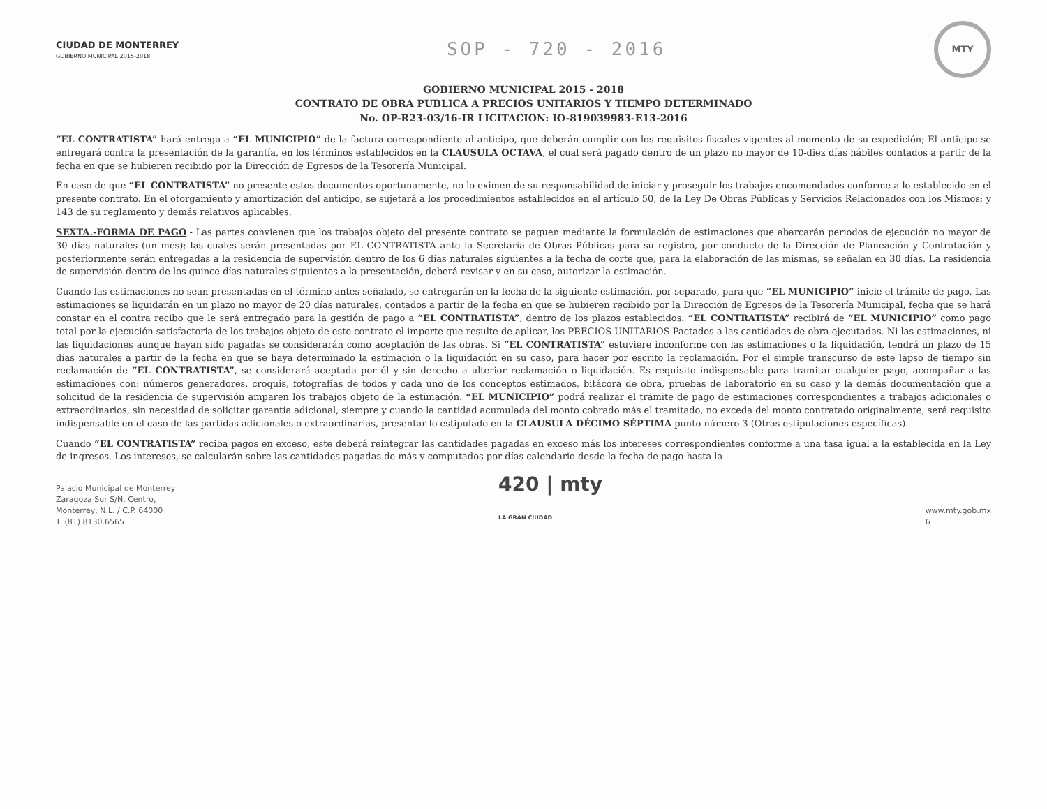CIUDAD DE MONTERREY
GOBIERNO MUNICIPAL 2015-2018
SOP - 720 - 2016
MTY
GOBIERNO MUNICIPAL 2015 - 2018
CONTRATO DE OBRA PUBLICA A PRECIOS UNITARIOS Y TIEMPO DETERMINADO
No. OP-R23-03/16-IR LICITACION: IO-819039983-E13-2016
“EL CONTRATISTA” hará entrega a “EL MUNICIPIO” de la factura correspondiente al anticipo, que deberán cumplir con los requisitos fiscales vigentes al momento de su expedición; El anticipo se entregará contra la presentación de la garantía, en los términos establecidos en la CLAUSULA OCTAVA, el cual será pagado dentro de un plazo no mayor de 10-diez días hábiles contados a partir de la fecha en que se hubieren recibido por la Dirección de Egresos de la Tesorería Municipal.
En caso de que “EL CONTRATISTA” no presente estos documentos oportunamente, no lo eximen de su responsabilidad de iniciar y proseguir los trabajos encomendados conforme a lo establecido en el presente contrato. En el otorgamiento y amortización del anticipo, se sujetará a los procedimientos establecidos en el artículo 50, de la Ley De Obras Públicas y Servicios Relacionados con los Mismos; y 143 de su reglamento y demás relativos aplicables.
SEXTA.-FORMA DE PAGO.- Las partes convienen que los trabajos objeto del presente contrato se paguen mediante la formulación de estimaciones que abarcarán periodos de ejecución no mayor de 30 días naturales (un mes); las cuales serán presentadas por EL CONTRATISTA ante la Secretaría de Obras Públicas para su registro, por conducto de la Dirección de Planeación y Contratación y posteriormente serán entregadas a la residencia de supervisión dentro de los 6 días naturales siguientes a la fecha de corte que, para la elaboración de las mismas, se señalan en 30 días. La residencia de supervisión dentro de los quince días naturales siguientes a la presentación, deberá revisar y en su caso, autorizar la estimación.
Cuando las estimaciones no sean presentadas en el término antes señalado, se entregarán en la fecha de la siguiente estimación, por separado, para que “EL MUNICIPIO” inicie el trámite de pago. Las estimaciones se liquidarán en un plazo no mayor de 20 días naturales, contados a partir de la fecha en que se hubieren recibido por la Dirección de Egresos de la Tesorería Municipal, fecha que se hará constar en el contra recibo que le será entregado para la gestión de pago a “EL CONTRATISTA”, dentro de los plazos establecidos. “EL CONTRATISTA” recibirá de “EL MUNICIPIO” como pago total por la ejecución satisfactoria de los trabajos objeto de este contrato el importe que resulte de aplicar, los PRECIOS UNITARIOS Pactados a las cantidades de obra ejecutadas. Ni las estimaciones, ni las liquidaciones aunque hayan sido pagadas se considerarán como aceptación de las obras. Si “EL CONTRATISTA” estuviere inconforme con las estimaciones o la liquidación, tendrá un plazo de 15 días naturales a partir de la fecha en que se haya determinado la estimación o la liquidación en su caso, para hacer por escrito la reclamación. Por el simple transcurso de este lapso de tiempo sin reclamación de “EL CONTRATISTA”, se considerará aceptada por él y sin derecho a ulterior reclamación o liquidación. Es requisito indispensable para tramitar cualquier pago, acompañar a las estimaciones con: números generadores, croquis, fotografías de todos y cada uno de los conceptos estimados, bitácora de obra, pruebas de laboratorio en su caso y la demás documentación que a solicitud de la residencia de supervisión amparen los trabajos objeto de la estimación. “EL MUNICIPIO” podrá realizar el trámite de pago de estimaciones correspondientes a trabajos adicionales o extraordinarios, sin necesidad de solicitar garantía adicional, siempre y cuando la cantidad acumulada del monto cobrado más el tramitado, no exceda del monto contratado originalmente, será requisito indispensable en el caso de las partidas adicionales o extraordinarias, presentar lo estipulado en la CLAUSULA DÉCIMO SÉPTIMA punto número 3 (Otras estipulaciones específicas).
Cuando “EL CONTRATISTA” reciba pagos en exceso, este deberá reintegrar las cantidades pagadas en exceso más los intereses correspondientes conforme a una tasa igual a la establecida en la Ley de ingresos. Los intereses, se calcularán sobre las cantidades pagadas de más y computados por días calendario desde la fecha de pago hasta la
Palacio Municipal de Monterrey
Zaragoza Sur S/N, Centro,
Monterrey, N.L. / C.P. 64000
T. (81) 8130.6565
420 | mty
LA GRAN CIUDAD
www.mty.gob.mx
6